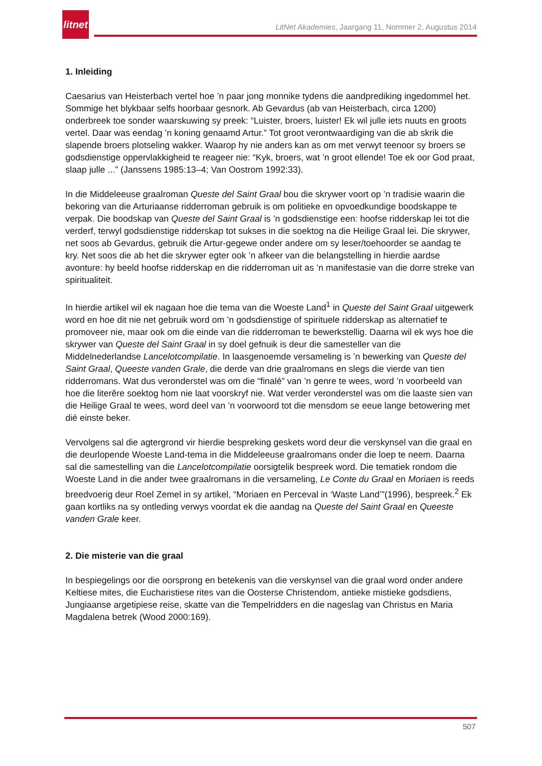litnet
LitNet Akademies, Jaargang 11, Nommer 2, Augustus 2014
1. Inleiding
Caesarius van Heisterbach vertel hoe ’n paar jong monnike tydens die aandprediking ingedommel het. Sommige het blykbaar selfs hoorbaar gesnork. Ab Gevardus (ab van Heisterbach, circa 1200) onderbreek toe sonder waarskuwing sy preek: “Luister, broers, luister! Ek wil julle iets nuuts en groots vertel. Daar was eendag ’n koning genaamd Artur.” Tot groot verontwaardiging van die ab skrik die slapende broers plotseling wakker. Waarop hy nie anders kan as om met verwyt teenoor sy broers se godsdienstige oppervlakkigheid te reageer nie: “Kyk, broers, wat ’n groot ellende! Toe ek oor God praat, slaap julle ...” (Janssens 1985:13–4; Van Oostrom 1992:33).
In die Middeleeuse graalroman Queste del Saint Graal bou die skrywer voort op ’n tradisie waarin die bekoring van die Arturiaanse ridderroman gebruik is om politieke en opvoedkundige boodskappe te verpak. Die boodskap van Queste del Saint Graal is ’n godsdienstige een: hoofse ridderskap lei tot die verderf, terwyl godsdienstige ridderskap tot sukses in die soektog na die Heilige Graal lei. Die skrywer, net soos ab Gevardus, gebruik die Artur-gegewe onder andere om sy leser/toehoorder se aandag te kry. Net soos die ab het die skrywer egter ook ’n afkeer van die belangstelling in hierdie aardse avonture: hy beeld hoofse ridderskap en die ridderroman uit as ’n manifestasie van die dorre streke van spiritualiteit.
In hierdie artikel wil ek nagaan hoe die tema van die Woeste Land<sup>1</sup> in Queste del Saint Graal uitgewerk word en hoe dit nie net gebruik word om ’n godsdienstige of spirituele ridderskap as alternatief te promoveer nie, maar ook om die einde van die ridderroman te bewerkstellig. Daarna wil ek wys hoe die skrywer van Queste del Saint Graal in sy doel gefnuik is deur die samesteller van die Middelnederlandse Lancelotcompilatie. In laasgenoemde versameling is ’n bewerking van Queste del Saint Graal, Queeste vanden Grale, die derde van drie graalromans en slegs die vierde van tien ridderromans. Wat dus veronderstel was om die “finalé” van ’n genre te wees, word ’n voorbeeld van hoe die literêre soektog hom nie laat voorskryf nie. Wat verder veronderstel was om die laaste sien van die Heilige Graal te wees, word deel van ’n voorwoord tot die mensdom se eeue lange betowering met dié einste beker.
Vervolgens sal die agtergrond vir hierdie bespreking geskets word deur die verskynsel van die graal en die deurlopende Woeste Land-tema in die Middeleeuse graalromans onder die loep te neem. Daarna sal die samestelling van die Lancelotcompilatie oorsigtelik bespreek word. Die tematiek rondom die Woeste Land in die ander twee graalromans in die versameling, Le Conte du Graal en Moriaen is reeds breedvoerig deur Roel Zemel in sy artikel, “Moriaen en Perceval in ‘Waste Land’”(1996), bespreek.<sup>2</sup> Ek gaan kortliks na sy ontleding verwys voordat ek die aandag na Queste del Saint Graal en Queeste vanden Grale keer.
2. Die misterie van die graal
In bespiegelings oor die oorsprong en betekenis van die verskynsel van die graal word onder andere Keltiese mites, die Eucharistiese rites van die Oosterse Christendom, antieke mistieke godsdiens, Jungiaanse argetipiese reise, skatte van die Tempelridders en die nageslag van Christus en Maria Magdalena betrek (Wood 2000:169).
507